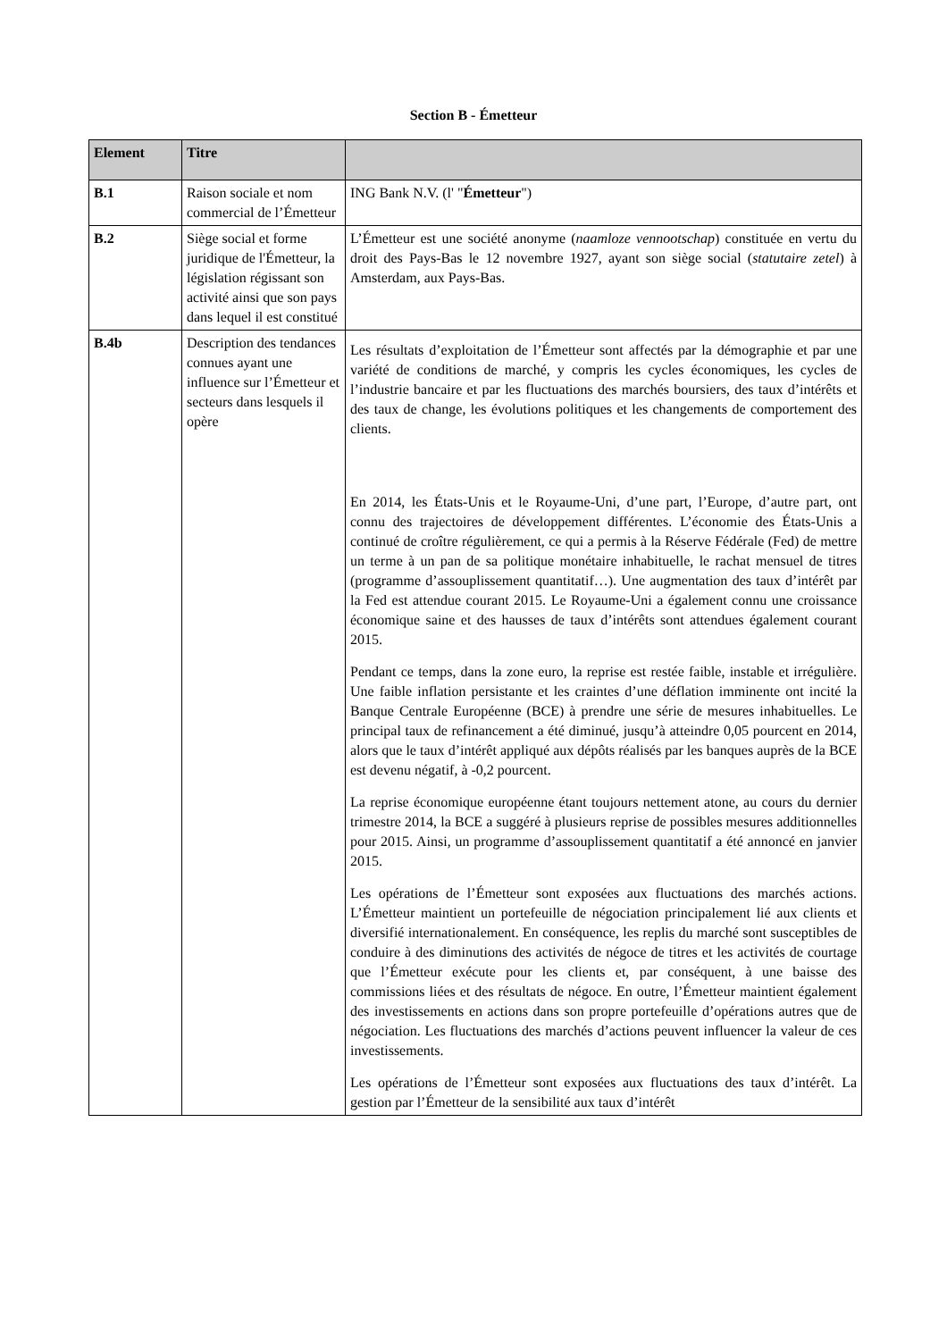Section B - Émetteur
| Element | Titre | |
| --- | --- | --- |
| B.1 | Raison sociale et nom commercial de l’Émetteur | ING Bank N.V. (l' " Émetteur ") |
| B.2 | Siège social et forme juridique de l'Émetteur, la législation régissant son activité ainsi que son pays dans lequel il est constitué | L’Émetteur est une société anonyme ( naamloze vennootschap ) constituée en vertu du droit des Pays-Bas le 12 novembre 1927, ayant son siège social ( statutaire zetel ) à Amsterdam, aux Pays-Bas. |
| B.4b | Description des tendances connues ayant une influence sur l’Émetteur et secteurs dans lesquels il opère | Les résultats d’exploitation de l’Émetteur sont affectés par la démographie et par une variété de conditions de marché, y compris les cycles économiques, les cycles de l’industrie bancaire et par les fluctuations des marchés boursiers, des taux d’intérêts et des taux de change, les évolutions politiques et les changements de comportement des clients. En 2014, les États-Unis et le Royaume-Uni, d’une part, l’Europe, d’autre part, ont connu des trajectoires de développement différentes. L’économie des États-Unis a continué de croître régulièrement, ce qui a permis à la Réserve Fédérale (Fed) de mettre un terme à un pan de sa politique monétaire inhabituelle, le rachat mensuel de titres (programme d’assouplissement quantitatif…). Une augmentation des taux d’intérêt par la Fed est attendue courant 2015. Le Royaume-Uni a également connu une croissance économique saine et des hausses de taux d’intérêts sont attendues également courant 2015. Pendant ce temps, dans la zone euro, la reprise est restée faible, instable et irrégulière. Une faible inflation persistante et les craintes d’une déflation imminente ont incité la Banque Centrale Européenne (BCE) à prendre une série de mesures inhabituelles. Le principal taux de refinancement a été diminué, jusqu’à atteindre 0,05 pourcent en 2014, alors que le taux d’intérêt appliqué aux dépôts réalisés par les banques auprès de la BCE est devenu négatif, à -0,2 pourcent. La reprise économique européenne étant toujours nettement atone, au cours du dernier trimestre 2014, la BCE a suggéré à plusieurs reprise de possibles mesures additionnelles pour 2015. Ainsi, un programme d’assouplissement quantitatif a été annoncé en janvier 2015. Les opérations de l’Émetteur sont exposées aux fluctuations des marchés actions. L’Émetteur maintient un portefeuille de négociation principalement lié aux clients et diversifié internationalement. En conséquence, les replis du marché sont susceptibles de conduire à des diminutions des activités de négoce de titres et les activités de courtage que l’Émetteur exécute pour les clients et, par conséquent, à une baisse des commissions liées et des résultats de négoce. En outre, l’Émetteur maintient également des investissements en actions dans son propre portefeuille d’opérations autres que de négociation. Les fluctuations des marchés d’actions peuvent influencer la valeur de ces investissements. Les opérations de l’Émetteur sont exposées aux fluctuations des taux d’intérêt. La gestion par l’Émetteur de la sensibilité aux taux d’intérêt |